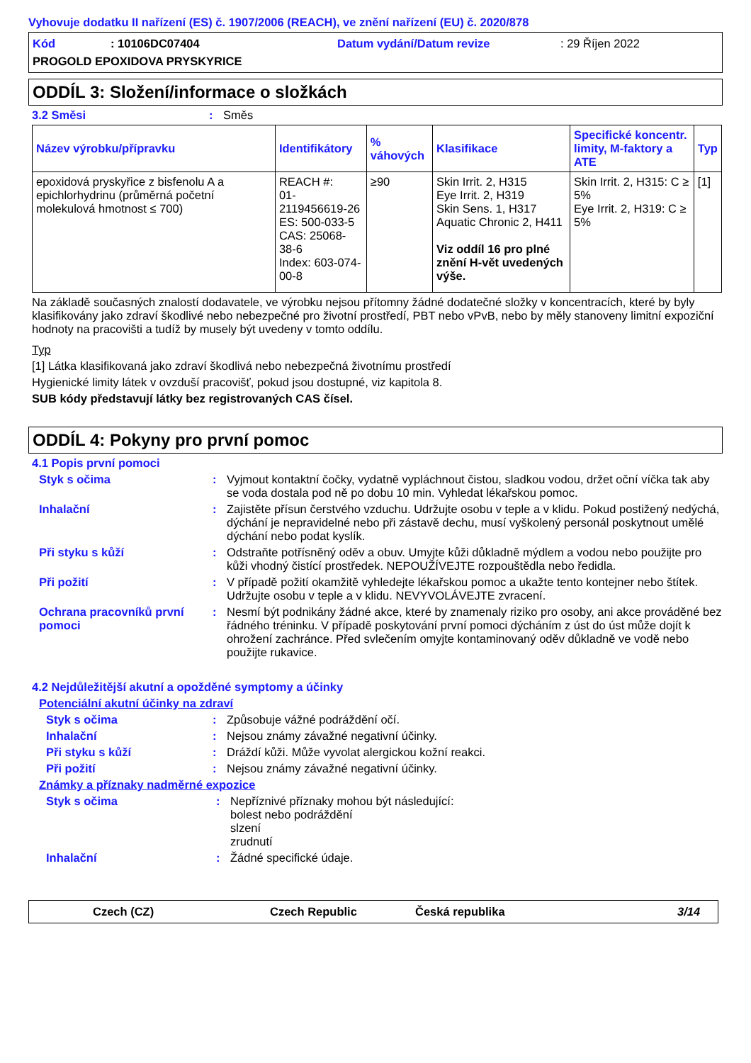Vyhovuje dodatku II nařízení (ES) č. 1907/2006 (REACH), ve znění nařízení (EU) č. 2020/878
Kód: 10106DC07404 Datum vydání/Datum revize: 29 Říjen 2022
PROGOLD EPOXIDOVA PRYSKYRICE
ODDÍL 3: Složení/informace o složkách
3.2 Směsi: Směs
| Název výrobku/přípravku | Identifikátory | % váhových | Klasifikace | Specifické koncentr. limity, M-faktory a ATE | Typ |
| --- | --- | --- | --- | --- | --- |
| epoxidová pryskyřice z bisfenolu A a epichlorhydrinu (průměrná početní molekulová hmotnost ≤ 700) | REACH #: 01-2119456619-26 ES: 500-033-5 CAS: 25068-38-6 Index: 603-074-00-8 | ≥90 | Skin Irrit. 2, H315 Eye Irrit. 2, H319 Skin Sens. 1, H317 Aquatic Chronic 2, H411 Viz oddíl 16 pro plné znění H-vět uvedených výše. | Skin Irrit. 2, H315: C ≥ 5% Eye Irrit. 2, H319: C ≥ 5% | [1] |
Na základě současných znalostí dodavatele, ve výrobku nejsou přítomny žádné dodatečné složky v koncentracích, které by byly klasifikovány jako zdraví škodlivé nebo nebezpečné pro životní prostředí, PBT nebo vPvB, nebo by měly stanoveny limitní expoziční hodnoty na pracovišti a tudíž by musely být uvedeny v tomto oddílu.
Typ
[1] Látka klasifikovaná jako zdraví škodlivá nebo nebezpečná životnímu prostředí
Hygienické limity látek v ovzduší pracovišť, pokud jsou dostupné, viz kapitola 8.
SUB kódy představují látky bez registrovaných CAS čísel.
ODDÍL 4: Pokyny pro první pomoc
4.1 Popis první pomoci
Styk s očima: Vyjmout kontaktní čočky, vydatně vypláchnout čistou, sladkou vodou, držet oční víčka tak aby se voda dostala pod ně po dobu 10 min. Vyhledat lékařskou pomoc.
Inhalační: Zajistěte přísun čerstvého vzduchu. Udržujte osobu v teple a v klidu. Pokud postižený nedýchá, dýchání je nepravidelné nebo při zástavě dechu, musí vyškolený personál poskytnout umělé dýchání nebo podat kyslík.
Při styku s kůží: Odstraňte potřísněný oděv a obuv. Umyjte kůži důkladně mýdlem a vodou nebo použijte pro kůži vhodný čistící prostředek. NEPOUŽÍVEJTE rozpouštědla nebo ředidla.
Při požití: V případě požití okamžitě vyhledejte lékařskou pomoc a ukažte tento kontejner nebo štítek. Udržujte osobu v teple a v klidu. NEVYVOLÁVEJTE zvracení.
Ochrana pracovníků první pomoci: Nesmí být podnikány žádné akce, které by znamenaly riziko pro osoby, ani akce prováděné bez řádného tréninku. V případě poskytování první pomoci dýcháním z úst do úst může dojít k ohrožení zachránce. Před svlečením omyjte kontaminovaný oděv důkladně ve vodě nebo použijte rukavice.
4.2 Nejdůležitější akutní a opožděné symptomy a účinky
Potenciální akutní účinky na zdraví
Styk s očima: Způsobuje vážné podráždění očí.
Inhalační: Nejsou známy závažné negativní účinky.
Při styku s kůží: Dráždí kůži. Může vyvolat alergickou kožní reakci.
Při požití: Nejsou známy závažné negativní účinky.
Známky a příznaky nadměrné expozice
Styk s očima: Nepříznivé příznaky mohou být následující:
bolest nebo podráždění
slzení
zrudnutí
Inhalační: Žádné specifické údaje.
Czech (CZ) Czech Republic Česká republika 3/14